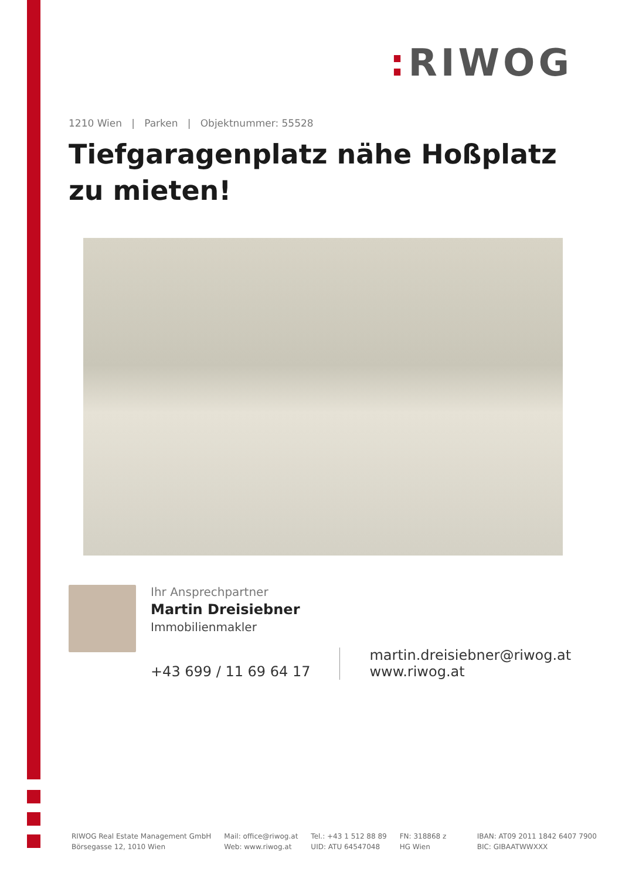: RIWOG
1210 Wien | Parken | Objektnummer: 55528
Tiefgaragenplatz nähe Hoßplatz zu mieten!
Ihr Ansprechpartner
Martin Dreisiebner
Immobilienmakler
+43 699 / 11 69 64 17
martin.dreisiebner@riwog.at
www.riwog.at
RIWOG Real Estate Management GmbH
Börsegasse 12, 1010 Wien
Mail: office@riwog.at
Web: www.riwog.at
Tel.: +43 1 512 88 89
UID: ATU 64547048
FN: 318868 z
HG Wien
IBAN: AT09 2011 1842 6407 7900
BIC: GIBAATWWXXX